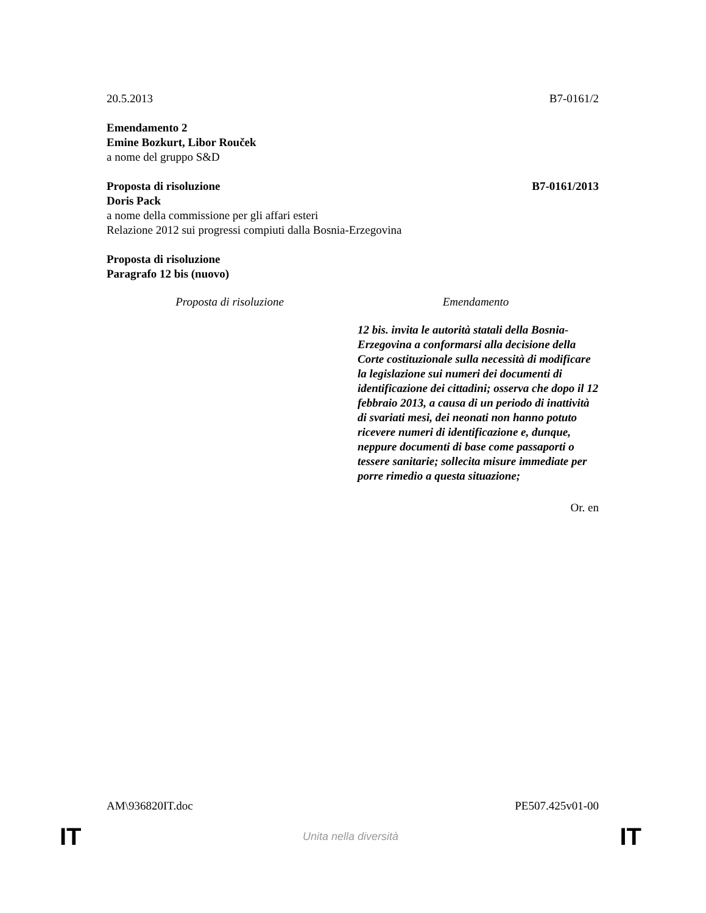20.5.2013 B7-0161/2
Emendamento 2
Emine Bozkurt, Libor Rouček
a nome del gruppo S&D
Proposta di risoluzione B7-0161/2013
Doris Pack
a nome della commissione per gli affari esteri
Relazione 2012 sui progressi compiuti dalla Bosnia-Erzegovina
Proposta di risoluzione
Paragrafo 12 bis (nuovo)
| Proposta di risoluzione | Emendamento |
| --- | --- |
| | 12 bis. invita le autorità statali della Bosnia-Erzegovina a conformarsi alla decisione della Corte costituzionale sulla necessità di modificare la legislazione sui numeri dei documenti di identificazione dei cittadini; osserva che dopo il 12 febbraio 2013, a causa di un periodo di inattività di svariati mesi, dei neonati non hanno potuto ricevere numeri di identificazione e, dunque, neppure documenti di base come passaporti o tessere sanitarie; sollecita misure immediate per porre rimedio a questa situazione; |
Or. en
AM\936820IT.doc PE507.425v01-00
IT Unita nella diversità IT